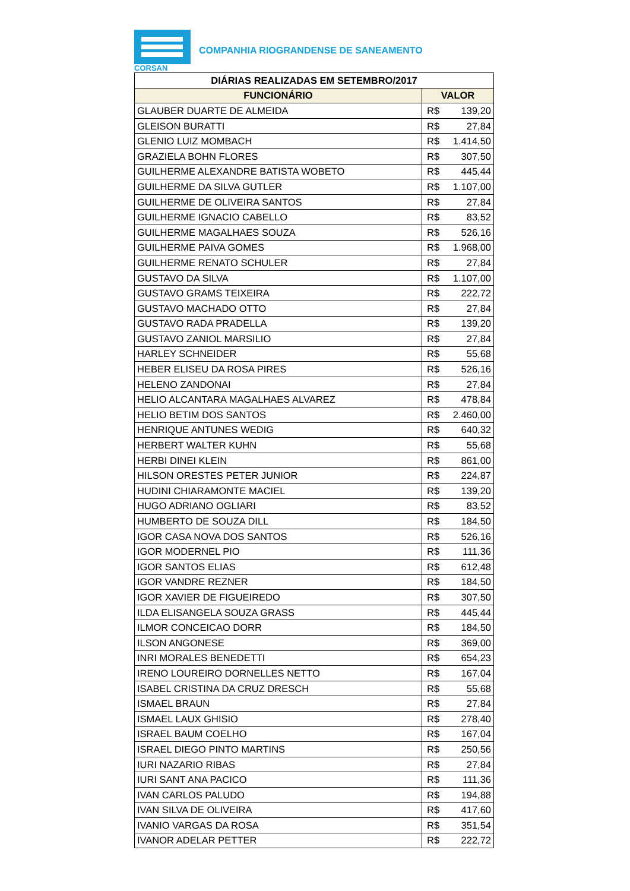CORSAN
COMPANHIA RIOGRANDENSE DE SANEAMENTO
| DIÁRIAS REALIZADAS EM SETEMBRO/2017 | | |
| --- | --- | --- |
| FUNCIONÁRIO | VALOR | |
| GLAUBER DUARTE DE ALMEIDA | R$ | 139,20 |
| GLEISON BURATTI | R$ | 27,84 |
| GLENIO LUIZ MOMBACH | R$ | 1.414,50 |
| GRAZIELA BOHN FLORES | R$ | 307,50 |
| GUILHERME ALEXANDRE BATISTA WOBETO | R$ | 445,44 |
| GUILHERME DA SILVA GUTLER | R$ | 1.107,00 |
| GUILHERME DE OLIVEIRA SANTOS | R$ | 27,84 |
| GUILHERME IGNACIO CABELLO | R$ | 83,52 |
| GUILHERME MAGALHAES SOUZA | R$ | 526,16 |
| GUILHERME PAIVA GOMES | R$ | 1.968,00 |
| GUILHERME RENATO SCHULER | R$ | 27,84 |
| GUSTAVO DA SILVA | R$ | 1.107,00 |
| GUSTAVO GRAMS TEIXEIRA | R$ | 222,72 |
| GUSTAVO MACHADO OTTO | R$ | 27,84 |
| GUSTAVO RADA PRADELLA | R$ | 139,20 |
| GUSTAVO ZANIOL MARSILIO | R$ | 27,84 |
| HARLEY SCHNEIDER | R$ | 55,68 |
| HEBER ELISEU DA ROSA PIRES | R$ | 526,16 |
| HELENO ZANDONAI | R$ | 27,84 |
| HELIO ALCANTARA MAGALHAES ALVAREZ | R$ | 478,84 |
| HELIO BETIM DOS SANTOS | R$ | 2.460,00 |
| HENRIQUE ANTUNES WEDIG | R$ | 640,32 |
| HERBERT WALTER KUHN | R$ | 55,68 |
| HERBI DINEI KLEIN | R$ | 861,00 |
| HILSON ORESTES PETER JUNIOR | R$ | 224,87 |
| HUDINI CHIARAMONTE MACIEL | R$ | 139,20 |
| HUGO ADRIANO OGLIARI | R$ | 83,52 |
| HUMBERTO DE SOUZA DILL | R$ | 184,50 |
| IGOR CASA NOVA DOS SANTOS | R$ | 526,16 |
| IGOR MODERNEL PIO | R$ | 111,36 |
| IGOR SANTOS ELIAS | R$ | 612,48 |
| IGOR VANDRE REZNER | R$ | 184,50 |
| IGOR XAVIER DE FIGUEIREDO | R$ | 307,50 |
| ILDA ELISANGELA SOUZA GRASS | R$ | 445,44 |
| ILMOR CONCEICAO DORR | R$ | 184,50 |
| ILSON ANGONESE | R$ | 369,00 |
| INRI MORALES BENEDETTI | R$ | 654,23 |
| IRENO LOUREIRO DORNELLES NETTO | R$ | 167,04 |
| ISABEL CRISTINA DA CRUZ DRESCH | R$ | 55,68 |
| ISMAEL BRAUN | R$ | 27,84 |
| ISMAEL LAUX GHISIO | R$ | 278,40 |
| ISRAEL BAUM COELHO | R$ | 167,04 |
| ISRAEL DIEGO PINTO MARTINS | R$ | 250,56 |
| IURI NAZARIO RIBAS | R$ | 27,84 |
| IURI SANT ANA PACICO | R$ | 111,36 |
| IVAN CARLOS PALUDO | R$ | 194,88 |
| IVAN SILVA DE OLIVEIRA | R$ | 417,60 |
| IVANIO VARGAS DA ROSA | R$ | 351,54 |
| IVANOR ADELAR PETTER | R$ | 222,72 |